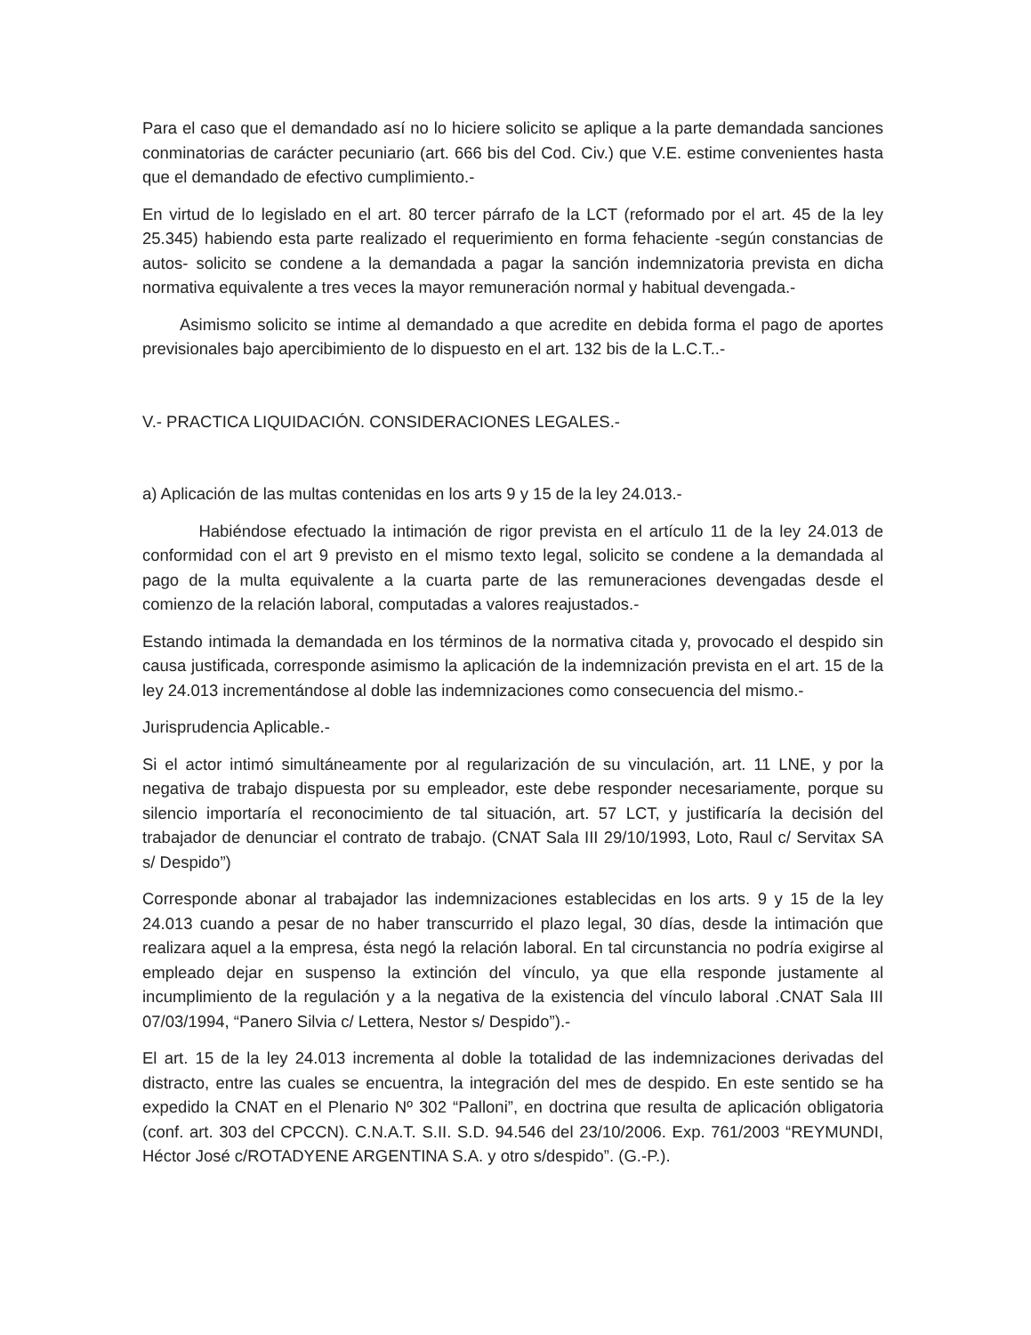Para el caso que el demandado así no lo hiciere solicito se aplique a la parte demandada sanciones conminatorias de carácter pecuniario (art. 666 bis del Cod. Civ.) que V.E. estime convenientes hasta que el demandado de efectivo cumplimiento.-
En virtud de lo legislado en el art. 80 tercer párrafo de la LCT (reformado por el art. 45 de la ley 25.345) habiendo esta parte realizado el requerimiento en forma fehaciente -según constancias de autos- solicito se condene a la demandada a pagar la sanción indemnizatoria prevista en dicha normativa equivalente a tres veces la mayor remuneración normal y habitual devengada.-
Asimismo solicito se intime al demandado a que acredite en debida forma el pago de aportes previsionales bajo apercibimiento de lo dispuesto en el art. 132 bis de la L.C.T..-
V.- PRACTICA LIQUIDACIÓN. CONSIDERACIONES LEGALES.-
a) Aplicación de las multas contenidas en los arts 9 y 15 de la ley 24.013.-
Habiéndose efectuado la intimación de rigor prevista en el artículo 11 de la ley 24.013 de conformidad con el art 9 previsto en el mismo texto legal, solicito se condene a la demandada al pago de la multa equivalente a la cuarta parte de las remuneraciones devengadas desde el comienzo de la relación laboral, computadas a valores reajustados.-
Estando intimada la demandada en los términos de la normativa citada y, provocado el despido sin causa justificada, corresponde asimismo la aplicación de la indemnización prevista en el art. 15 de la ley 24.013 incrementándose al doble las indemnizaciones como consecuencia del mismo.-
Jurisprudencia Aplicable.-
Si el actor intimó simultáneamente por al regularización de su vinculación, art. 11 LNE, y por la negativa de trabajo dispuesta por su empleador, este debe responder necesariamente, porque su silencio importaría el reconocimiento de tal situación, art. 57 LCT, y justificaría la decisión del trabajador de denunciar el contrato de trabajo. (CNAT Sala III 29/10/1993, Loto, Raul c/ Servitax SA s/ Despido”)
Corresponde abonar al trabajador las indemnizaciones establecidas en los arts. 9 y 15 de la ley 24.013 cuando a pesar de no haber transcurrido el plazo legal, 30 días, desde la intimación que realizara aquel a la empresa, ésta negó la relación laboral. En tal circunstancia no podría exigirse al empleado dejar en suspenso la extinción del vínculo, ya que ella responde justamente al incumplimiento de la regulación y a la negativa de la existencia del vínculo laboral .CNAT Sala III 07/03/1994, “Panero Silvia c/ Lettera, Nestor s/ Despido”).-
El art. 15 de la ley 24.013 incrementa al doble la totalidad de las indemnizaciones derivadas del distracto, entre las cuales se encuentra, la integración del mes de despido. En este sentido se ha expedido la CNAT en el Plenario Nº 302 “Palloni”, en doctrina que resulta de aplicación obligatoria (conf. art. 303 del CPCCN). C.N.A.T. S.II. S.D. 94.546 del 23/10/2006. Exp. 761/2003 “REYMUNDI, Héctor José c/ROTADYENE ARGENTINA S.A. y otro s/despido”. (G.-P.).